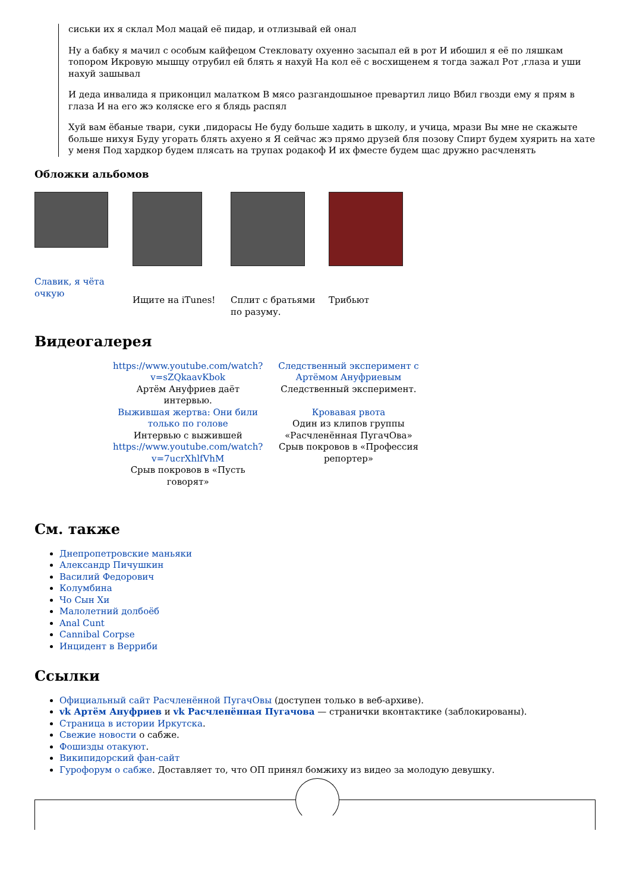сиськи их я склал Мол мацай её пидар, и отлизывай ей онал
Ну а бабку я мачил с особым кайфецом Стекловату охуенно засыпал ей в рот И ибошил я её по ляшкам топором Икровую мышцу отрубил ей блять я нахуй На кол её с восхищенем я тогда зажал Рот ,глаза и уши нахуй зашывал
И деда инвалида я приконцил малатком В мясо разгандошыное превартил лицо Вбил гвозди ему я прям в глаза И на его жэ коляске его я блядь распял
Хуй вам ёбаные твари, суки ,пидорасы Не буду больше хадить в школу, и учица, мрази Вы мне не скажыте больше нихуя Буду угорать блять ахуено я Я сейчас жэ прямо друзей бля позову Спирт будем хуярить на хате у меня Под хардкор будем плясать на трупах родакоф И их фместе будем щас дружно расчленять
Обложки альбомов
Славик, я чёта очкую
Ищите на iTunes! Сплит с братьями по разуму.
Трибьют
Видеогалерея
| https://www.youtube.com/watch?v=sZQkaavKbok Артём Ануфриев даёт интервью. | Следственный эксперимент с Артёмом Ануфриевым Следственный эксперимент. |
| Выжившая жертва: Они били только по голове Интервью с выжившей | Кровавая рвота Один из клипов группы «Расчленённая ПугачОва» |
| https://www.youtube.com/watch?v=7ucrXhlfVhM Срыв покровов в «Пусть говорят» | Срыв покровов в «Профессия репортер» |
См. также
Днепропетровские маньяки
Александр Пичушкин
Василий Федорович
Колумбина
Чо Сын Хи
Малолетний долбоёб
Anal Cunt
Cannibal Corpse
Инцидент в Верриби
Ссылки
Официальный сайт Расчленённой ПугачОвы (доступен только в веб-архиве).
vk Артём Ануфриев и vk Расчленённая Пугачова — странички вконтактике (заблокированы).
Страница в истории Иркутска.
Свежие новости о сабже.
Фошизды отакуют.
Википидорский фан-сайт
Гурофорум о сабже. Доставляет то, что ОП принял бомжиху из видео за молодую девушку.